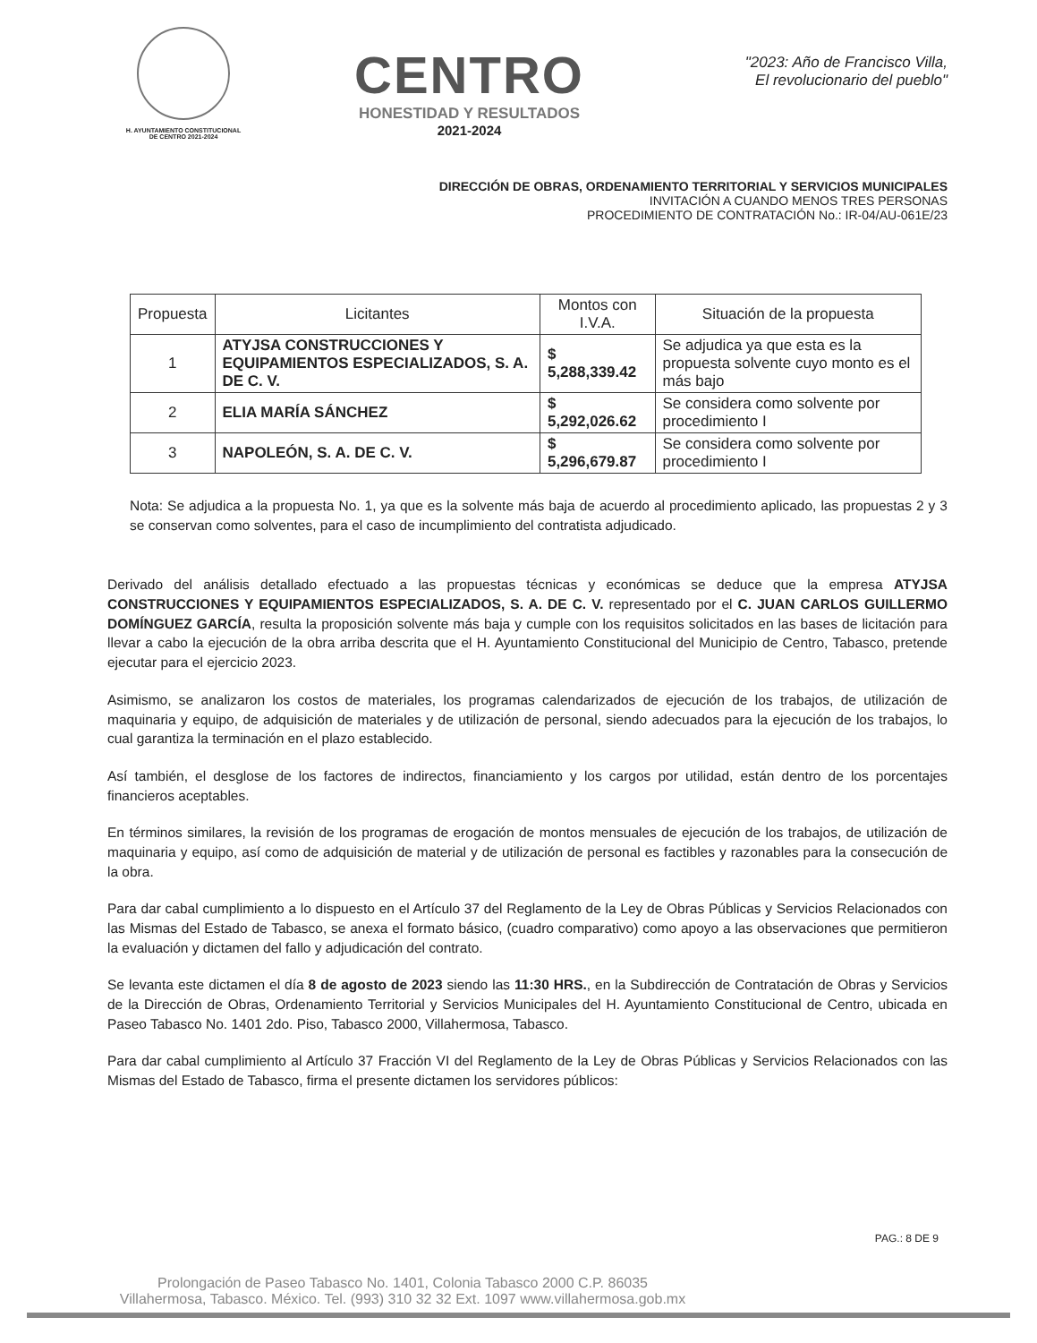H. AYUNTAMIENTO CONSTITUCIONAL
DE CENTRO 2021-2024
CENTRO
HONESTIDAD Y RESULTADOS
2021-2024
"2023: Año de Francisco Villa,
El revolucionario del pueblo"
DIRECCIÓN DE OBRAS, ORDENAMIENTO TERRITORIAL Y SERVICIOS MUNICIPALES
INVITACIÓN A CUANDO MENOS TRES PERSONAS
PROCEDIMIENTO DE CONTRATACIÓN No.: IR-04/AU-061E/23
| Propuesta | Licitantes | Montos con I.V.A. | Situación de la propuesta |
| --- | --- | --- | --- |
| 1 | ATYJSA CONSTRUCCIONES Y EQUIPAMIENTOS ESPECIALIZADOS, S. A. DE C. V. | $ 5,288,339.42 | Se adjudica ya que esta es la propuesta solvente cuyo monto es el más bajo |
| 2 | ELIA MARÍA SÁNCHEZ | $ 5,292,026.62 | Se considera como solvente por procedimiento I |
| 3 | NAPOLEÓN, S. A. DE C. V. | $ 5,296,679.87 | Se considera como solvente por procedimiento I |
Nota: Se adjudica a la propuesta No. 1, ya que es la solvente más baja de acuerdo al procedimiento aplicado, las propuestas 2 y 3 se conservan como solventes, para el caso de incumplimiento del contratista adjudicado.
Derivado del análisis detallado efectuado a las propuestas técnicas y económicas se deduce que la empresa ATYJSA CONSTRUCCIONES Y EQUIPAMIENTOS ESPECIALIZADOS, S. A. DE C. V. representado por el C. JUAN CARLOS GUILLERMO DOMÍNGUEZ GARCÍA, resulta la proposición solvente más baja y cumple con los requisitos solicitados en las bases de licitación para llevar a cabo la ejecución de la obra arriba descrita que el H. Ayuntamiento Constitucional del Municipio de Centro, Tabasco, pretende ejecutar para el ejercicio 2023.
Asimismo, se analizaron los costos de materiales, los programas calendarizados de ejecución de los trabajos, de utilización de maquinaria y equipo, de adquisición de materiales y de utilización de personal, siendo adecuados para la ejecución de los trabajos, lo cual garantiza la terminación en el plazo establecido.
Así también, el desglose de los factores de indirectos, financiamiento y los cargos por utilidad, están dentro de los porcentajes financieros aceptables.
En términos similares, la revisión de los programas de erogación de montos mensuales de ejecución de los trabajos, de utilización de maquinaria y equipo, así como de adquisición de material y de utilización de personal es factibles y razonables para la consecución de la obra.
Para dar cabal cumplimiento a lo dispuesto en el Artículo 37 del Reglamento de la Ley de Obras Públicas y Servicios Relacionados con las Mismas del Estado de Tabasco, se anexa el formato básico, (cuadro comparativo) como apoyo a las observaciones que permitieron la evaluación y dictamen del fallo y adjudicación del contrato.
Se levanta este dictamen el día 8 de agosto de 2023 siendo las 11:30 HRS., en la Subdirección de Contratación de Obras y Servicios de la Dirección de Obras, Ordenamiento Territorial y Servicios Municipales del H. Ayuntamiento Constitucional de Centro, ubicada en Paseo Tabasco No. 1401 2do. Piso, Tabasco 2000, Villahermosa, Tabasco.
Para dar cabal cumplimiento al Artículo 37 Fracción VI del Reglamento de la Ley de Obras Públicas y Servicios Relacionados con las Mismas del Estado de Tabasco, firma el presente dictamen los servidores públicos:
PAG.: 8 DE 9
Prolongación de Paseo Tabasco No. 1401, Colonia Tabasco 2000 C.P. 86035
Villahermosa, Tabasco. México. Tel. (993) 310 32 32 Ext. 1097 www.villahermosa.gob.mx